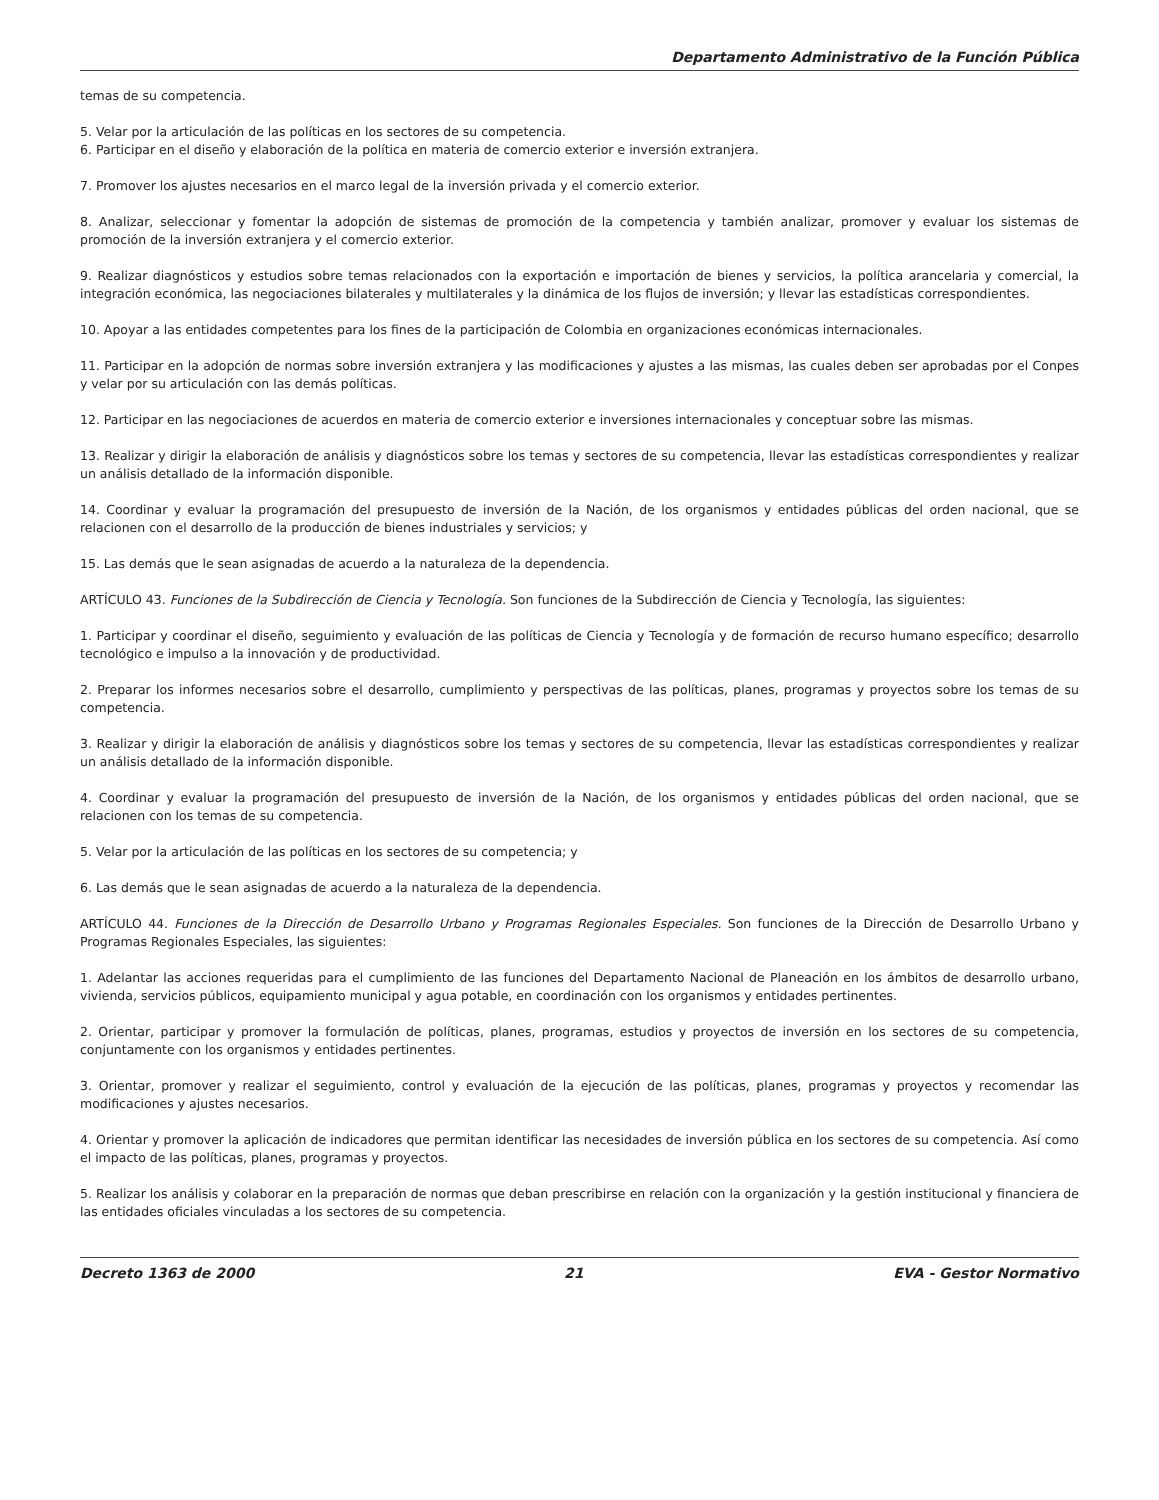Departamento Administrativo de la Función Pública
temas de su competencia.
5. Velar por la articulación de las políticas en los sectores de su competencia.
6. Participar en el diseño y elaboración de la política en materia de comercio exterior e inversión extranjera.
7. Promover los ajustes necesarios en el marco legal de la inversión privada y el comercio exterior.
8. Analizar, seleccionar y fomentar la adopción de sistemas de promoción de la competencia y también analizar, promover y evaluar los sistemas de promoción de la inversión extranjera y el comercio exterior.
9. Realizar diagnósticos y estudios sobre temas relacionados con la exportación e importación de bienes y servicios, la política arancelaria y comercial, la integración económica, las negociaciones bilaterales y multilaterales y la dinámica de los flujos de inversión; y llevar las estadísticas correspondientes.
10. Apoyar a las entidades competentes para los fines de la participación de Colombia en organizaciones económicas internacionales.
11. Participar en la adopción de normas sobre inversión extranjera y las modificaciones y ajustes a las mismas, las cuales deben ser aprobadas por el Conpes y velar por su articulación con las demás políticas.
12. Participar en las negociaciones de acuerdos en materia de comercio exterior e inversiones internacionales y conceptuar sobre las mismas.
13. Realizar y dirigir la elaboración de análisis y diagnósticos sobre los temas y sectores de su competencia, llevar las estadísticas correspondientes y realizar un análisis detallado de la información disponible.
14. Coordinar y evaluar la programación del presupuesto de inversión de la Nación, de los organismos y entidades públicas del orden nacional, que se relacionen con el desarrollo de la producción de bienes industriales y servicios; y
15. Las demás que le sean asignadas de acuerdo a la naturaleza de la dependencia.
ARTÍCULO 43. Funciones de la Subdirección de Ciencia y Tecnología. Son funciones de la Subdirección de Ciencia y Tecnología, las siguientes:
1. Participar y coordinar el diseño, seguimiento y evaluación de las políticas de Ciencia y Tecnología y de formación de recurso humano específico; desarrollo tecnológico e impulso a la innovación y de productividad.
2. Preparar los informes necesarios sobre el desarrollo, cumplimiento y perspectivas de las políticas, planes, programas y proyectos sobre los temas de su competencia.
3. Realizar y dirigir la elaboración de análisis y diagnósticos sobre los temas y sectores de su competencia, llevar las estadísticas correspondientes y realizar un análisis detallado de la información disponible.
4. Coordinar y evaluar la programación del presupuesto de inversión de la Nación, de los organismos y entidades públicas del orden nacional, que se relacionen con los temas de su competencia.
5. Velar por la articulación de las políticas en los sectores de su competencia; y
6. Las demás que le sean asignadas de acuerdo a la naturaleza de la dependencia.
ARTÍCULO 44. Funciones de la Dirección de Desarrollo Urbano y Programas Regionales Especiales. Son funciones de la Dirección de Desarrollo Urbano y Programas Regionales Especiales, las siguientes:
1. Adelantar las acciones requeridas para el cumplimiento de las funciones del Departamento Nacional de Planeación en los ámbitos de desarrollo urbano, vivienda, servicios públicos, equipamiento municipal y agua potable, en coordinación con los organismos y entidades pertinentes.
2. Orientar, participar y promover la formulación de políticas, planes, programas, estudios y proyectos de inversión en los sectores de su competencia, conjuntamente con los organismos y entidades pertinentes.
3. Orientar, promover y realizar el seguimiento, control y evaluación de la ejecución de las políticas, planes, programas y proyectos y recomendar las modificaciones y ajustes necesarios.
4. Orientar y promover la aplicación de indicadores que permitan identificar las necesidades de inversión pública en los sectores de su competencia. Así como el impacto de las políticas, planes, programas y proyectos.
5. Realizar los análisis y colaborar en la preparación de normas que deban prescribirse en relación con la organización y la gestión institucional y financiera de las entidades oficiales vinculadas a los sectores de su competencia.
Decreto 1363 de 2000 21 EVA - Gestor Normativo